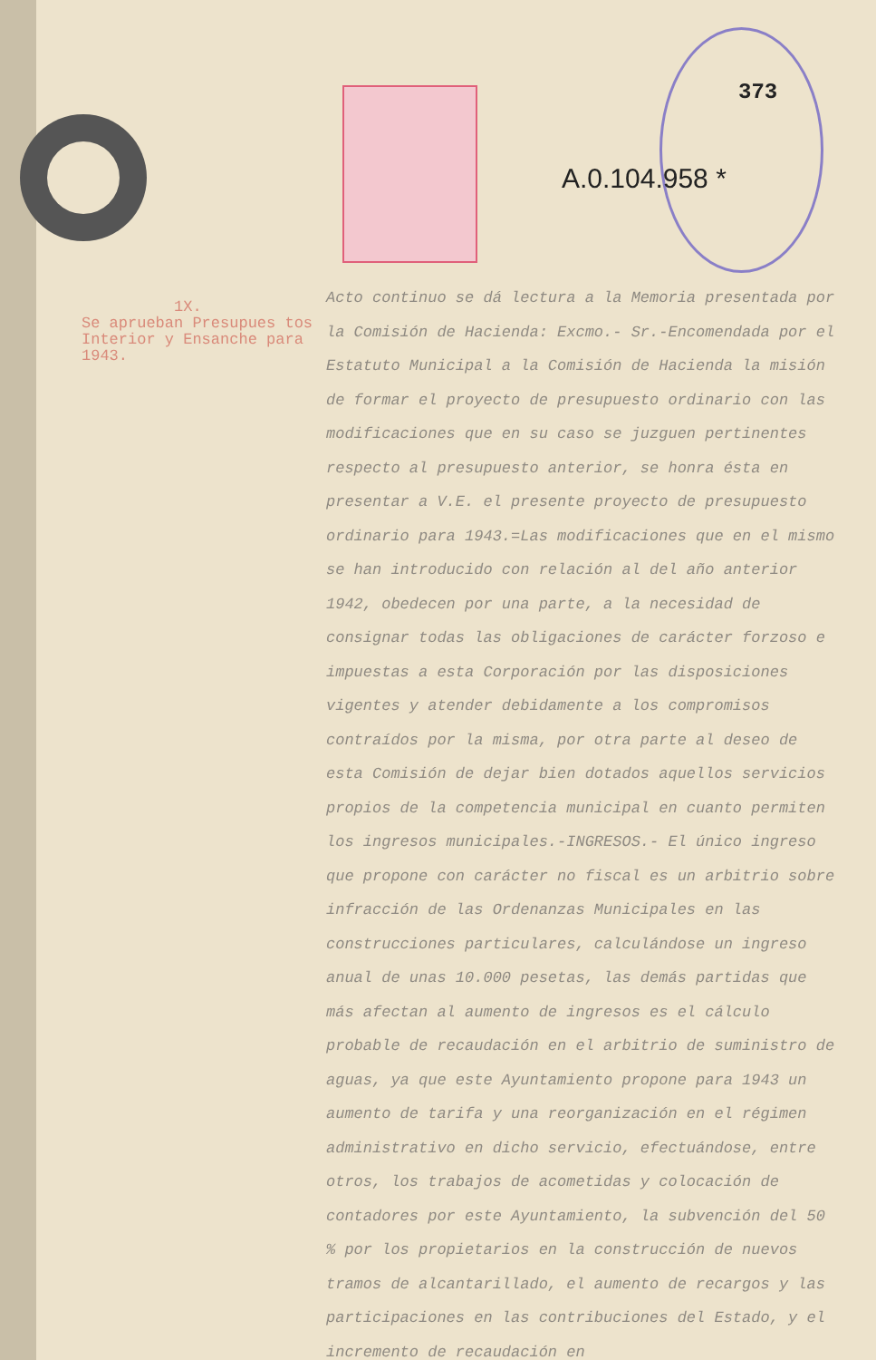373
A.0.104.958 *
1X.
Se aprueban Presupues tos Interior y Ensanche para 1943.
Acto continuo se dá lectura a la Memoria presentada por la Comisión de Hacienda: Excmo.- Sr.-Encomendada por el Estatuto Municipal a la Comisión de Hacienda la misión de formar el proyecto de presupuesto ordinario con las modificaciones que en su caso se juzguen pertinentes respecto al presupuesto anterior, se honra ésta en presentar a V.E. el presente proyecto de presupuesto ordinario para 1943.=Las modificaciones que en el mismo se han introducido con relación al del año anterior 1942, obedecen por una parte, a la necesidad de consignar todas las obligaciones de carácter forzoso e impuestas a esta Corporación por las disposiciones vigentes y atender debidamente a los compromisos contraídos por la misma, por otra parte al deseo de esta Comisión de dejar bien dotados aquellos servicios propios de la competencia municipal en cuanto permiten los ingresos municipales.-INGRESOS.- El único ingreso que propone con carácter no fiscal es un arbitrio sobre infracción de las Ordenanzas Municipales en las construcciones particulares, calculándose un ingreso anual de unas 10.000 pesetas, las demás partidas que más afectan al aumento de ingresos es el cálculo probable de recaudación en el arbitrio de suministro de aguas, ya que este Ayuntamiento propone para 1943 un aumento de tarifa y una reorganización en el régimen administrativo en dicho servicio, efectuándose, entre otros, los trabajos de acometidas y colocación de contadores por este Ayuntamiento, la subvención del 50 % por los propietarios en la construcción de nuevos tramos de alcantarillado, el aumento de recargos y las participaciones en las contribuciones del Estado, y el incremento de recaudación en